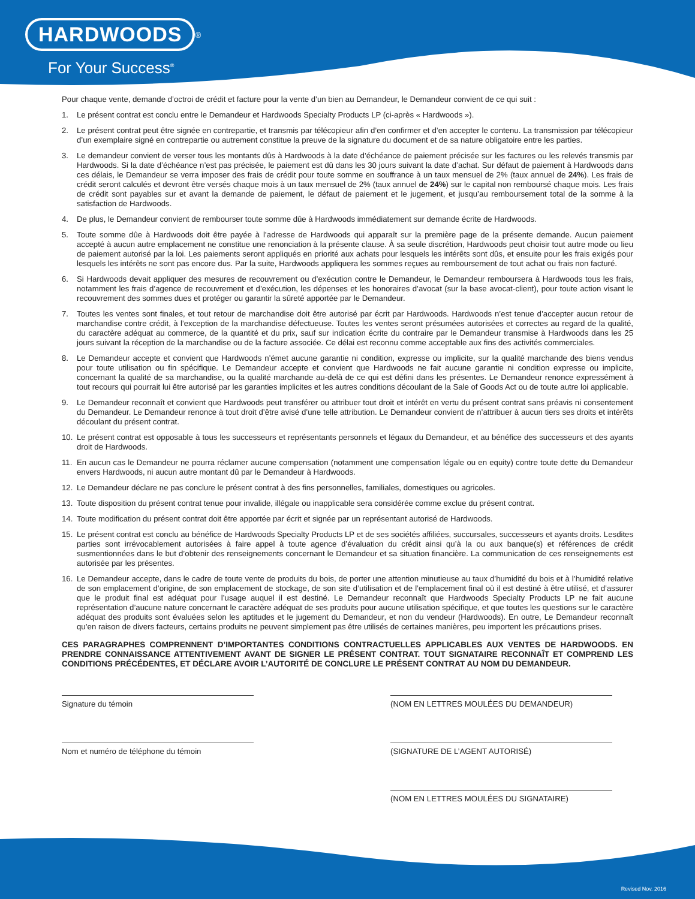HARDWOODS<sup>®</sup>
For Your Success<sup>®</sup>
Pour chaque vente, demande d’octroi de crédit et facture pour la vente d’un bien au Demandeur, le Demandeur convient de ce qui suit :
1. Le présent contrat est conclu entre le Demandeur et Hardwoods Specialty Products LP (ci-après « Hardwoods »).
2. Le présent contrat peut être signée en contrepartie, et transmis par télécopieur afin d’en confirmer et d’en accepter le contenu. La transmission par télécopieur d’un exemplaire signé en contrepartie ou autrement constitue la preuve de la signature du document et de sa nature obligatoire entre les parties.
3. Le demandeur convient de verser tous les montants dûs à Hardwoods à la date d’échéance de paiement précisée sur les factures ou les relevés transmis par Hardwoods. Si la date d’échéance n’est pas précisée, le paiement est dû dans les 30 jours suivant la date d’achat. Sur défaut de paiement à Hardwoods dans ces délais, le Demandeur se verra imposer des frais de crédit pour toute somme en souffrance à un taux mensuel de 2% (taux annuel de 24%). Les frais de crédit seront calculés et devront être versés chaque mois à un taux mensuel de 2% (taux annuel de 24%) sur le capital non remboursé chaque mois. Les frais de crédit sont payables sur et avant la demande de paiement, le défaut de paiement et le jugement, et jusqu’au remboursement total de la somme à la satisfaction de Hardwoods.
4. De plus, le Demandeur convient de rembourser toute somme dûe à Hardwoods immédiatement sur demande écrite de Hardwoods.
5. Toute somme dûe à Hardwoods doit être payée à l’adresse de Hardwoods qui apparaît sur la première page de la présente demande. Aucun paiement accepté à aucun autre emplacement ne constitue une renonciation à la présente clause. À sa seule discrétion, Hardwoods peut choisir tout autre mode ou lieu de paiement autorisé par la loi. Les paiements seront appliqués en priorité aux achats pour lesquels les intérêts sont dûs, et ensuite pour les frais exigés pour lesquels les intérêts ne sont pas encore dus. Par la suite, Hardwoods appliquera les sommes reçues au remboursement de tout achat ou frais non facturé.
6. Si Hardwoods devait appliquer des mesures de recouvrement ou d’exécution contre le Demandeur, le Demandeur remboursera à Hardwoods tous les frais, notamment les frais d’agence de recouvrement et d’exécution, les dépenses et les honoraires d’avocat (sur la base avocat-client), pour toute action visant le recouvrement des sommes dues et protéger ou garantir la sûreté apportée par le Demandeur.
7. Toutes les ventes sont finales, et tout retour de marchandise doit être autorisé par écrit par Hardwoods. Hardwoods n’est tenue d’accepter aucun retour de marchandise contre crédit, à l’exception de la marchandise défectueuse. Toutes les ventes seront présumées autorisées et correctes au regard de la qualité, du caractère adéquat au commerce, de la quantité et du prix, sauf sur indication écrite du contraire par le Demandeur transmise à Hardwoods dans les 25 jours suivant la réception de la marchandise ou de la facture associée. Ce délai est reconnu comme acceptable aux fins des activités commerciales.
8. Le Demandeur accepte et convient que Hardwoods n’émet aucune garantie ni condition, expresse ou implicite, sur la qualité marchande des biens vendus pour toute utilisation ou fin spécifique. Le Demandeur accepte et convient que Hardwoods ne fait aucune garantie ni condition expresse ou implicite, concernant la qualité de sa marchandise, ou la qualité marchande au-delà de ce qui est défini dans les présentes. Le Demandeur renonce expressément à tout recours qui pourrait lui être autorisé par les garanties implicites et les autres conditions découlant de la Sale of Goods Act ou de toute autre loi applicable.
9. Le Demandeur reconnaît et convient que Hardwoods peut transférer ou attribuer tout droit et intérêt en vertu du présent contrat sans préavis ni consentement du Demandeur. Le Demandeur renonce à tout droit d’être avisé d’une telle attribution. Le Demandeur convient de n’attribuer à aucun tiers ses droits et intérêts découlant du présent contrat.
10. Le présent contrat est opposable à tous les successeurs et représentants personnels et légaux du Demandeur, et au bénéfice des successeurs et des ayants droit de Hardwoods.
11. En aucun cas le Demandeur ne pourra réclamer aucune compensation (notamment une compensation légale ou en equity) contre toute dette du Demandeur envers Hardwoods, ni aucun autre montant dû par le Demandeur à Hardwoods.
12. Le Demandeur déclare ne pas conclure le présent contrat à des fins personnelles, familiales, domestiques ou agricoles.
13. Toute disposition du présent contrat tenue pour invalide, illégale ou inapplicable sera considérée comme exclue du présent contrat.
14. Toute modification du présent contrat doit être apportée par écrit et signée par un représentant autorisé de Hardwoods.
15. Le présent contrat est conclu au bénéfice de Hardwoods Specialty Products LP et de ses sociétés affiliées, succursales, successeurs et ayants droits. Lesdites parties sont irrévocablement autorisées à faire appel à toute agence d’évaluation du crédit ainsi qu’à la ou aux banque(s) et références de crédit susmentionnées dans le but d’obtenir des renseignements concernant le Demandeur et sa situation financière. La communication de ces renseignements est autorisée par les présentes.
16. Le Demandeur accepte, dans le cadre de toute vente de produits du bois, de porter une attention minutieuse au taux d’humidité du bois et à l’humidité relative de son emplacement d’origine, de son emplacement de stockage, de son site d’utilisation et de l’emplacement final où il est destiné à être utilisé, et d’assurer que le produit final est adéquat pour l’usage auquel il est destiné. Le Demandeur reconnaît que Hardwoods Specialty Products LP ne fait aucune représentation d’aucune nature concernant le caractère adéquat de ses produits pour aucune utilisation spécifique, et que toutes les questions sur le caractère adéquat des produits sont évaluées selon les aptitudes et le jugement du Demandeur, et non du vendeur (Hardwoods). En outre, Le Demandeur reconnaît qu’en raison de divers facteurs, certains produits ne peuvent simplement pas être utilisés de certaines manières, peu importent les précautions prises.
CES PARAGRAPHES COMPRENNENT D’IMPORTANTES CONDITIONS CONTRACTUELLES APPLICABLES AUX VENTES DE HARDWOODS. EN PRENDRE CONNAISSANCE ATTENTIVEMENT AVANT DE SIGNER LE PRÉSENT CONTRAT. TOUT SIGNATAIRE RECONNAÎT ET COMPREND LES CONDITIONS PRÉCÉDENTES, ET DÉCLARE AVOIR L’AUTORITÉ DE CONCLURE LE PRÉSENT CONTRAT AU NOM DU DEMANDEUR.
Signature du témoin
Nom et numéro de téléphone du témoin
(NOM EN LETTRES MOULÉES DU DEMANDEUR)
(SIGNATURE DE L’AGENT AUTORISÉ)
(NOM EN LETTRES MOULÉES DU SIGNATAIRE)
Revised Nov. 2016